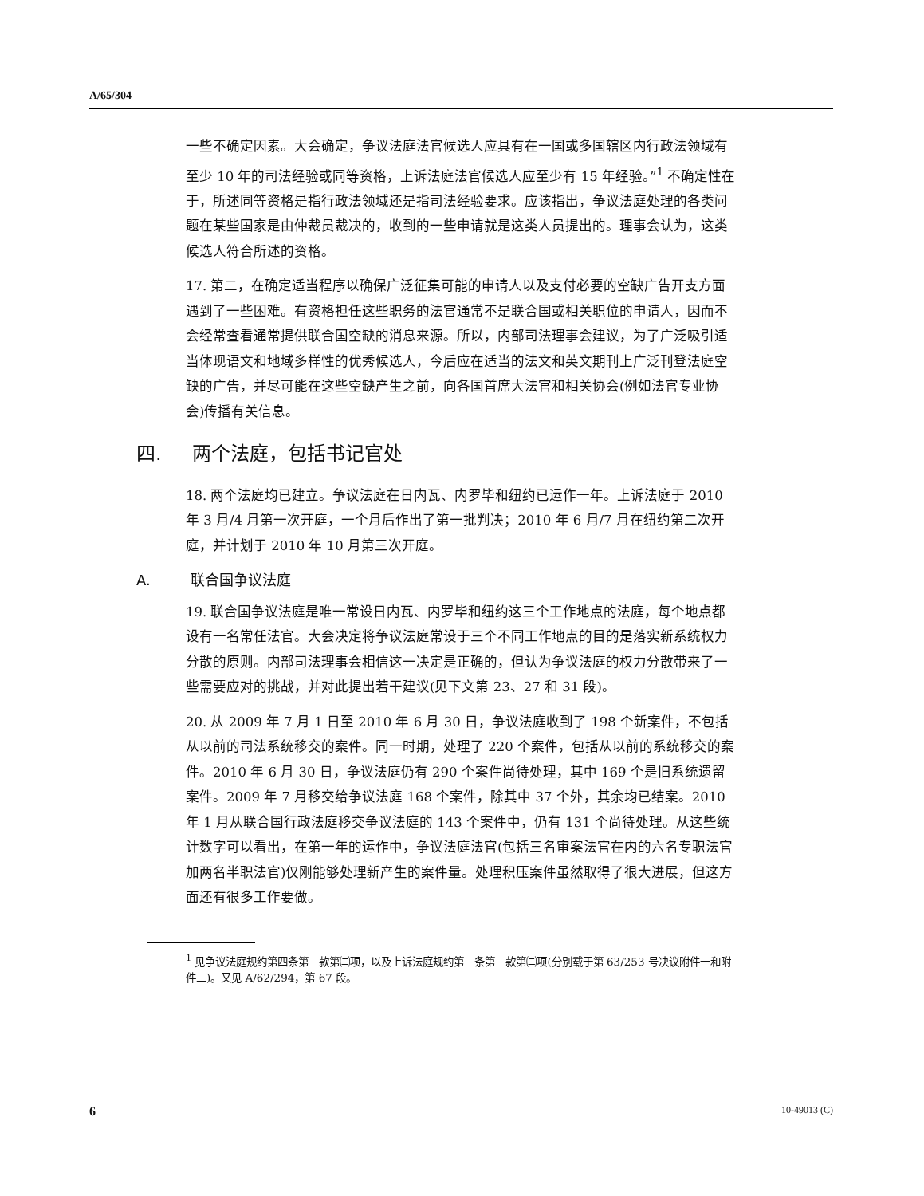A/65/304
一些不确定因素。大会确定，争议法庭法官候选人应具有在一国或多国辖区内行政法领域有至少 10 年的司法经验或同等资格，上诉法庭法官候选人应至少有 15 年经验。”<sup>1</sup> 不确定性在于，所述同等资格是指行政法领域还是指司法经验要求。应该指出，争议法庭处理的各类问题在某些国家是由仲裁员裁决的，收到的一些申请就是这类人员提出的。理事会认为，这类候选人符合所述的资格。
17. 第二，在确定适当程序以确保广泛征集可能的申请人以及支付必要的空缺广告开支方面遇到了一些困难。有资格担任这些职务的法官通常不是联合国或相关职位的申请人，因而不会经常查看通常提供联合国空缺的消息来源。所以，内部司法理事会建议，为了广泛吸引适当体现语文和地域多样性的优秀候选人，今后应在适当的法文和英文期刊上广泛刊登法庭空缺的广告，并尽可能在这些空缺产生之前，向各国首席大法官和相关协会(例如法官专业协会)传播有关信息。
四. 两个法庭，包括书记官处
18. 两个法庭均已建立。争议法庭在日内瓦、内罗毕和纽约已运作一年。上诉法庭于 2010 年 3 月/4 月第一次开庭，一个月后作出了第一批判决；2010 年 6 月/7 月在纽约第二次开庭，并计划于 2010 年 10 月第三次开庭。
A. 联合国争议法庭
19. 联合国争议法庭是唯一常设日内瓦、内罗毕和纽约这三个工作地点的法庭，每个地点都设有一名常任法官。大会决定将争议法庭常设于三个不同工作地点的目的是落实新系统权力分散的原则。内部司法理事会相信这一决定是正确的，但认为争议法庭的权力分散带来了一些需要应对的挑战，并对此提出若干建议(见下文第 23、27 和 31 段)。
20. 从 2009 年 7 月 1 日至 2010 年 6 月 30 日，争议法庭收到了 198 个新案件，不包括从以前的司法系统移交的案件。同一时期，处理了 220 个案件，包括从以前的系统移交的案件。2010 年 6 月 30 日，争议法庭仍有 290 个案件尚待处理，其中 169 个是旧系统遗留案件。2009 年 7 月移交给争议法庭 168 个案件，除其中 37 个外，其余均已结案。2010 年 1 月从联合国行政法庭移交争议法庭的 143 个案件中，仍有 131 个尚待处理。从这些统计数字可以看出，在第一年的运作中，争议法庭法官(包括三名审案法官在内的六名专职法官加两名半职法官)仅刚能够处理新产生的案件量。处理积压案件虽然取得了很大进展，但这方面还有很多工作要做。
<sup>1</sup> 见争议法庭规约第四条第三款第㈡项，以及上诉法庭规约第三条第三款第㈡项(分别载于第 63/253 号决议附件一和附件二)。又见 A/62/294，第 67 段。
6 10-49013 (C)